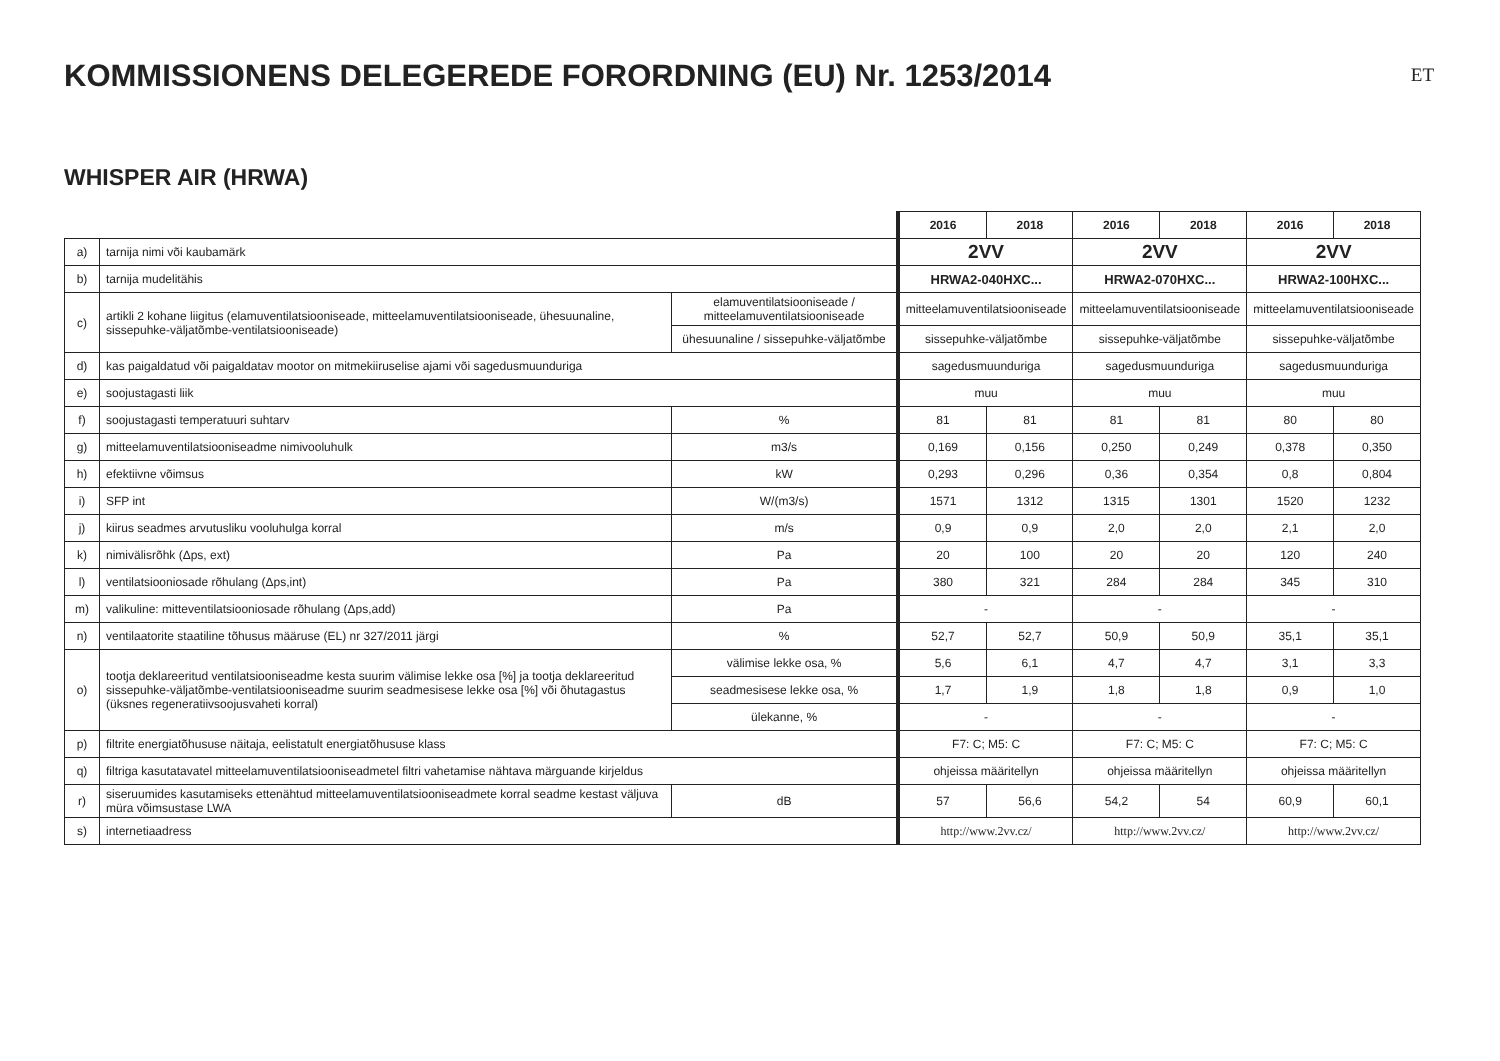KOMMISSIONENS DELEGEREDE FORORDNING (EU) Nr. 1253/2014
ET
WHISPER AIR (HRWA)
| | | | 2016 | 2018 | 2016 | 2018 | 2016 | 2018 |
| a) | tarnija nimi või kaubamärk | | 2VV | | 2VV | | 2VV | |
| b) | tarnija mudelitähis | | HRWA2-040HXC... | | HRWA2-070HXC... | | HRWA2-100HXC... | |
| c) | artikli 2 kohane liigitus (elamuventilatsiooniseade, mitteelamuventilatsiooniseade, ühesuunaline, sissepuhke-väljatõmbe-ventilatsiooniseade) | elamuventilatsiooniseade / mitteelamuventilatsiooniseade | mitteelamuventilatsiooniseade | | mitteelamuventilatsiooniseade | | mitteelamuventilatsiooniseade | |
| | | ühesuunaline / sissepuhke-väljatõmbe | sissepuhke-väljatõmbe | | sissepuhke-väljatõmbe | | sissepuhke-väljatõmbe | |
| d) | kas paigaldatud või paigaldatav mootor on mitmekiiruselise ajami või sagedusmuunduriga | | sagedusmuunduriga | | sagedusmuunduriga | | sagedusmuunduriga | |
| e) | soojustagasti liik | | muu | | muu | | muu | |
| f) | soojustagasti temperatuuri suhtarv | % | 81 | 81 | 81 | 81 | 80 | 80 |
| g) | mitteelamuventilatsiooniseadme nimivooluhulk | m3/s | 0,169 | 0,156 | 0,250 | 0,249 | 0,378 | 0,350 |
| h) | efektiivne võimsus | kW | 0,293 | 0,296 | 0,36 | 0,354 | 0,8 | 0,804 |
| i) | SFP int | W/(m3/s) | 1571 | 1312 | 1315 | 1301 | 1520 | 1232 |
| j) | kiirus seadmes arvutusliku vooluhulga korral | m/s | 0,9 | 0,9 | 2,0 | 2,0 | 2,1 | 2,0 |
| k) | nimivälisrõhk (Δps, ext) | Pa | 20 | 100 | 20 | 20 | 120 | 240 |
| l) | ventilatsiooniosade rõhulang (Δps,int) | Pa | 380 | 321 | 284 | 284 | 345 | 310 |
| m) | valikuline: mitteventilatsiooniosade rõhulang (Δps,add) | Pa | - | | - | | - | |
| n) | ventilaatorite staatiline tõhusus määruse (EL) nr 327/2011 järgi | % | 52,7 | 52,7 | 50,9 | 50,9 | 35,1 | 35,1 |
| o) | tootja deklareeritud ventilatsiooniseadme kesta suurim välimise lekke osa [%] ja tootja deklareeritud sissepuhke-väljatõmbe-ventilatsiooniseadme suurim seadmesisese lekke osa [%] või õhutagastus (üksnes regeneratiivsoojusvaheti korral) | välimise lekke osa, % | 5,6 | 6,1 | 4,7 | 4,7 | 3,1 | 3,3 |
| | | seadmesisese lekke osa, % | 1,7 | 1,9 | 1,8 | 1,8 | 0,9 | 1,0 |
| | | ülekanne, % | - | | - | | - | |
| p) | filtrite energiatõhususe näitaja, eelistatult energiatõhususe klass | | F7: C; M5: C | | F7: C; M5: C | | F7: C; M5: C | |
| q) | filtriga kasutatavatel mitteelamuventilatsiooniseadmetel filtri vahetamise nähtava märguande kirjeldus | | ohjeissa määritellyn | | ohjeissa määritellyn | | ohjeissa määritellyn | |
| r) | siseruumides kasutamiseks ettenähtud mitteelamuventilatsiooniseadmete korral seadme kestast väljuva müra võimsustase LWA | dB | 57 | 56,6 | 54,2 | 54 | 60,9 | 60,1 |
| s) | internetiaadress | | http://www.2vv.cz/ | | http://www.2vv.cz/ | | http://www.2vv.cz/ | |